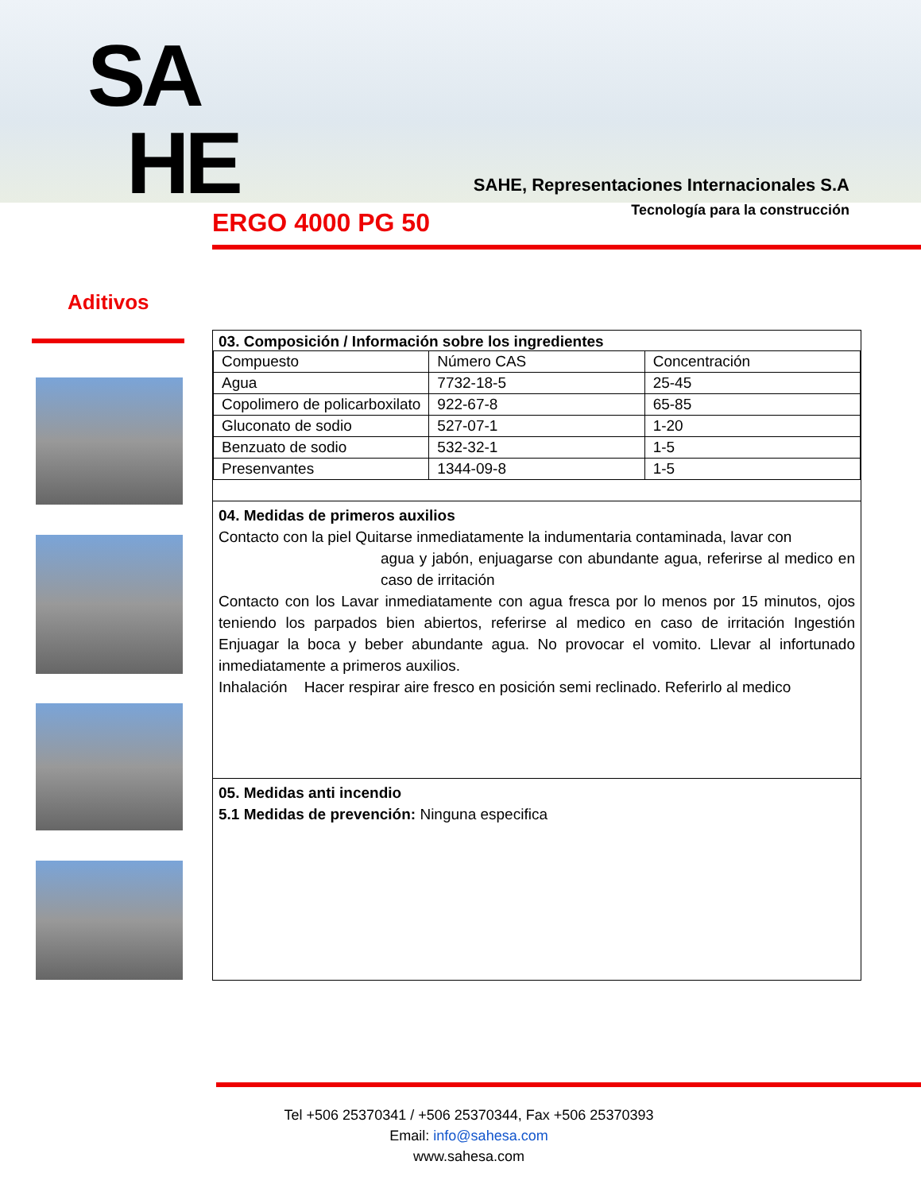SA
HE
SAHE, Representaciones Internacionales S.A
Tecnología para la construcción
ERGO 4000 PG 50
Aditivos
03. Composición / Información sobre los ingredientes
| Compuesto | Número CAS | Concentración |
| Agua | 7732-18-5 | 25-45 |
| Copolimero de policarboxilato | 922-67-8 | 65-85 |
| Gluconato de sodio | 527-07-1 | 1-20 |
| Benzuato de sodio | 532-32-1 | 1-5 |
| Presenvantes | 1344-09-8 | 1-5 |
04. Medidas de primeros auxilios
Contacto con la piel Quitarse inmediatamente la indumentaria contaminada, lavar con
agua y jabón, enjuagarse con abundante agua, referirse al medico en caso de irritación
Contacto con los Lavar inmediatamente con agua fresca por lo menos por 15 minutos, ojos teniendo los parpados bien abiertos, referirse al medico en caso de irritación Ingestión Enjuagar la boca y beber abundante agua. No provocar el vomito. Llevar al infortunado inmediatamente a primeros auxilios.
Inhalación Hacer respirar aire fresco en posición semi reclinado. Referirlo al medico
05. Medidas anti incendio
5.1 Medidas de prevención: Ninguna especifica
Tel +506 25370341 / +506 25370344, Fax +506 25370393
Email: info@sahesa.com
www.sahesa.com